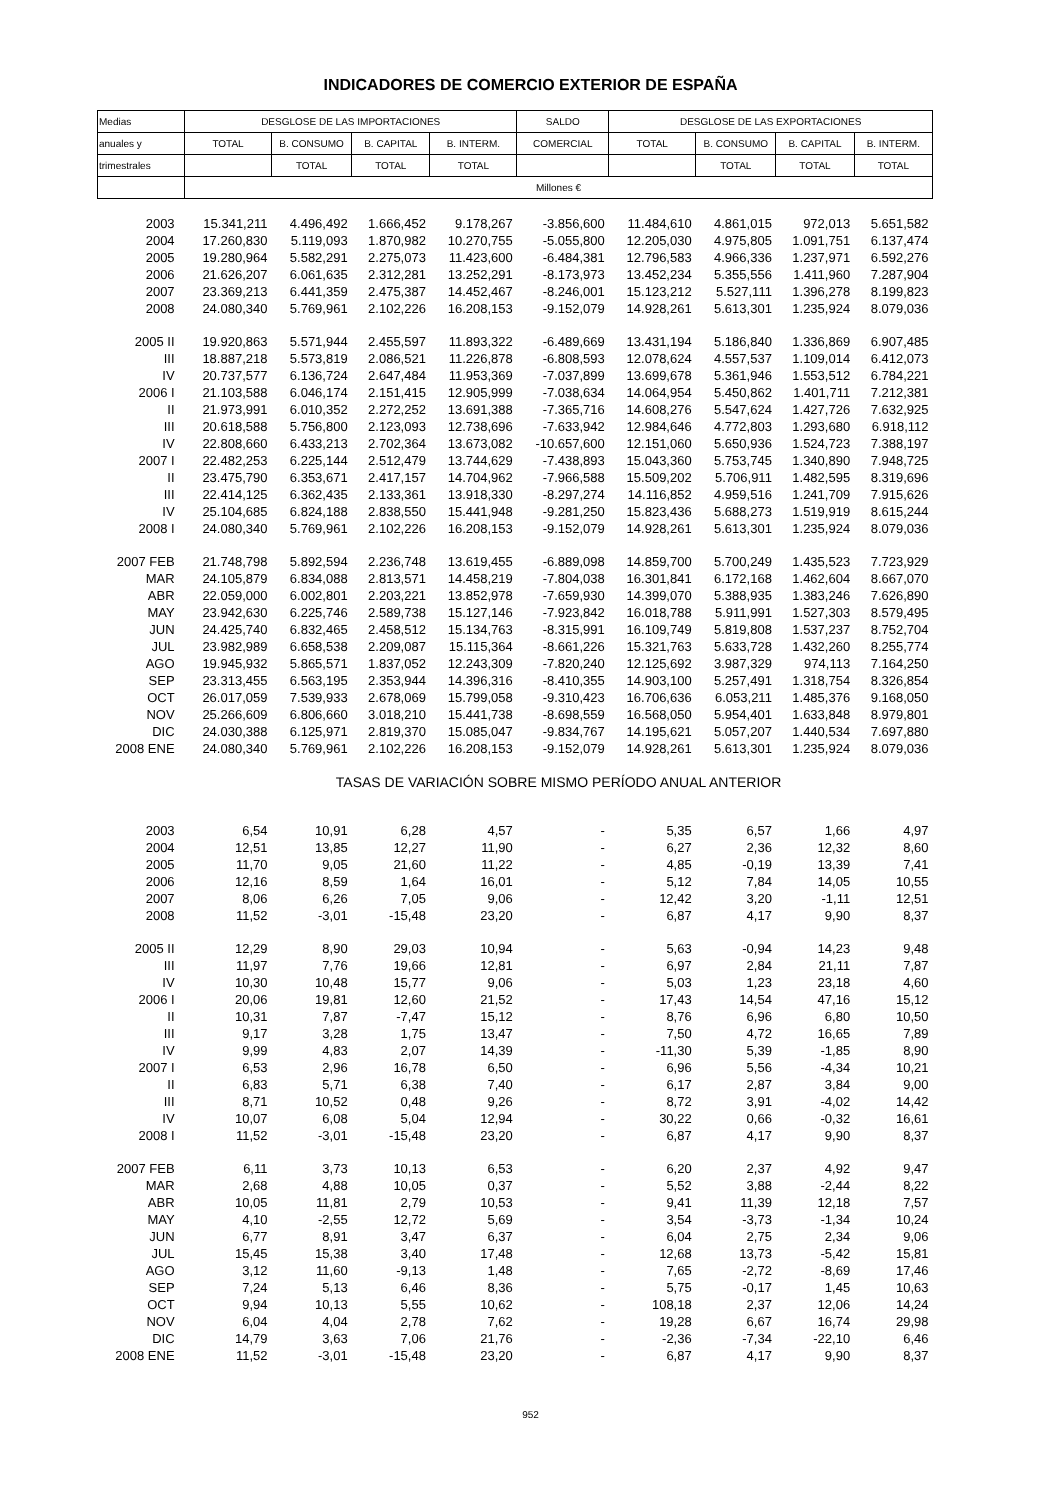INDICADORES DE COMERCIO EXTERIOR DE ESPAÑA
| Medias | DESGLOSE DE LAS IMPORTACIONES | | | | SALDO | DESGLOSE DE LAS EXPORTACIONES | | | |
| --- | --- | --- | --- | --- | --- | --- | --- | --- | --- |
| anuales y | TOTAL | B. CONSUMO | B. CAPITAL | B. INTERM. | COMERCIAL | TOTAL | B. CONSUMO | B. CAPITAL | B. INTERM. |
| trimestrales | | TOTAL | TOTAL | TOTAL | | | TOTAL | TOTAL | TOTAL |
| | Millones € | | | | | | | | |
| 2003 | 15.341,211 | 4.496,492 | 1.666,452 | 9.178,267 | -3.856,600 | 11.484,610 | 4.861,015 | 972,013 | 5.651,582 |
| 2004 | 17.260,830 | 5.119,093 | 1.870,982 | 10.270,755 | -5.055,800 | 12.205,030 | 4.975,805 | 1.091,751 | 6.137,474 |
| 2005 | 19.280,964 | 5.582,291 | 2.275,073 | 11.423,600 | -6.484,381 | 12.796,583 | 4.966,336 | 1.237,971 | 6.592,276 |
| 2006 | 21.626,207 | 6.061,635 | 2.312,281 | 13.252,291 | -8.173,973 | 13.452,234 | 5.355,556 | 1.411,960 | 7.287,904 |
| 2007 | 23.369,213 | 6.441,359 | 2.475,387 | 14.452,467 | -8.246,001 | 15.123,212 | 5.527,111 | 1.396,278 | 8.199,823 |
| 2008 | 24.080,340 | 5.769,961 | 2.102,226 | 16.208,153 | -9.152,079 | 14.928,261 | 5.613,301 | 1.235,924 | 8.079,036 |
| 2005 II | 19.920,863 | 5.571,944 | 2.455,597 | 11.893,322 | -6.489,669 | 13.431,194 | 5.186,840 | 1.336,869 | 6.907,485 |
| III | 18.887,218 | 5.573,819 | 2.086,521 | 11.226,878 | -6.808,593 | 12.078,624 | 4.557,537 | 1.109,014 | 6.412,073 |
| IV | 20.737,577 | 6.136,724 | 2.647,484 | 11.953,369 | -7.037,899 | 13.699,678 | 5.361,946 | 1.553,512 | 6.784,221 |
| 2006 I | 21.103,588 | 6.046,174 | 2.151,415 | 12.905,999 | -7.038,634 | 14.064,954 | 5.450,862 | 1.401,711 | 7.212,381 |
| II | 21.973,991 | 6.010,352 | 2.272,252 | 13.691,388 | -7.365,716 | 14.608,276 | 5.547,624 | 1.427,726 | 7.632,925 |
| III | 20.618,588 | 5.756,800 | 2.123,093 | 12.738,696 | -7.633,942 | 12.984,646 | 4.772,803 | 1.293,680 | 6.918,112 |
| IV | 22.808,660 | 6.433,213 | 2.702,364 | 13.673,082 | -10.657,600 | 12.151,060 | 5.650,936 | 1.524,723 | 7.388,197 |
| 2007 I | 22.482,253 | 6.225,144 | 2.512,479 | 13.744,629 | -7.438,893 | 15.043,360 | 5.753,745 | 1.340,890 | 7.948,725 |
| II | 23.475,790 | 6.353,671 | 2.417,157 | 14.704,962 | -7.966,588 | 15.509,202 | 5.706,911 | 1.482,595 | 8.319,696 |
| III | 22.414,125 | 6.362,435 | 2.133,361 | 13.918,330 | -8.297,274 | 14.116,852 | 4.959,516 | 1.241,709 | 7.915,626 |
| IV | 25.104,685 | 6.824,188 | 2.838,550 | 15.441,948 | -9.281,250 | 15.823,436 | 5.688,273 | 1.519,919 | 8.615,244 |
| 2008 I | 24.080,340 | 5.769,961 | 2.102,226 | 16.208,153 | -9.152,079 | 14.928,261 | 5.613,301 | 1.235,924 | 8.079,036 |
| 2007 FEB | 21.748,798 | 5.892,594 | 2.236,748 | 13.619,455 | -6.889,098 | 14.859,700 | 5.700,249 | 1.435,523 | 7.723,929 |
| MAR | 24.105,879 | 6.834,088 | 2.813,571 | 14.458,219 | -7.804,038 | 16.301,841 | 6.172,168 | 1.462,604 | 8.667,070 |
| ABR | 22.059,000 | 6.002,801 | 2.203,221 | 13.852,978 | -7.659,930 | 14.399,070 | 5.388,935 | 1.383,246 | 7.626,890 |
| MAY | 23.942,630 | 6.225,746 | 2.589,738 | 15.127,146 | -7.923,842 | 16.018,788 | 5.911,991 | 1.527,303 | 8.579,495 |
| JUN | 24.425,740 | 6.832,465 | 2.458,512 | 15.134,763 | -8.315,991 | 16.109,749 | 5.819,808 | 1.537,237 | 8.752,704 |
| JUL | 23.982,989 | 6.658,538 | 2.209,087 | 15.115,364 | -8.661,226 | 15.321,763 | 5.633,728 | 1.432,260 | 8.255,774 |
| AGO | 19.945,932 | 5.865,571 | 1.837,052 | 12.243,309 | -7.820,240 | 12.125,692 | 3.987,329 | 974,113 | 7.164,250 |
| SEP | 23.313,455 | 6.563,195 | 2.353,944 | 14.396,316 | -8.410,355 | 14.903,100 | 5.257,491 | 1.318,754 | 8.326,854 |
| OCT | 26.017,059 | 7.539,933 | 2.678,069 | 15.799,058 | -9.310,423 | 16.706,636 | 6.053,211 | 1.485,376 | 9.168,050 |
| NOV | 25.266,609 | 6.806,660 | 3.018,210 | 15.441,738 | -8.698,559 | 16.568,050 | 5.954,401 | 1.633,848 | 8.979,801 |
| DIC | 24.030,388 | 6.125,971 | 2.819,370 | 15.085,047 | -9.834,767 | 14.195,621 | 5.057,207 | 1.440,534 | 7.697,880 |
| 2008 ENE | 24.080,340 | 5.769,961 | 2.102,226 | 16.208,153 | -9.152,079 | 14.928,261 | 5.613,301 | 1.235,924 | 8.079,036 |
| | TASAS DE VARIACIÓN SOBRE MISMO PERÍODO ANUAL ANTERIOR | | | | | | | | |
| 2003 | 6,54 | 10,91 | 6,28 | 4,57 | - | 5,35 | 6,57 | 1,66 | 4,97 |
| 2004 | 12,51 | 13,85 | 12,27 | 11,90 | - | 6,27 | 2,36 | 12,32 | 8,60 |
| 2005 | 11,70 | 9,05 | 21,60 | 11,22 | - | 4,85 | -0,19 | 13,39 | 7,41 |
| 2006 | 12,16 | 8,59 | 1,64 | 16,01 | - | 5,12 | 7,84 | 14,05 | 10,55 |
| 2007 | 8,06 | 6,26 | 7,05 | 9,06 | - | 12,42 | 3,20 | -1,11 | 12,51 |
| 2008 | 11,52 | -3,01 | -15,48 | 23,20 | - | 6,87 | 4,17 | 9,90 | 8,37 |
| 2005 II | 12,29 | 8,90 | 29,03 | 10,94 | - | 5,63 | -0,94 | 14,23 | 9,48 |
| III | 11,97 | 7,76 | 19,66 | 12,81 | - | 6,97 | 2,84 | 21,11 | 7,87 |
| IV | 10,30 | 10,48 | 15,77 | 9,06 | - | 5,03 | 1,23 | 23,18 | 4,60 |
| 2006 I | 20,06 | 19,81 | 12,60 | 21,52 | - | 17,43 | 14,54 | 47,16 | 15,12 |
| II | 10,31 | 7,87 | -7,47 | 15,12 | - | 8,76 | 6,96 | 6,80 | 10,50 |
| III | 9,17 | 3,28 | 1,75 | 13,47 | - | 7,50 | 4,72 | 16,65 | 7,89 |
| IV | 9,99 | 4,83 | 2,07 | 14,39 | - | -11,30 | 5,39 | -1,85 | 8,90 |
| 2007 I | 6,53 | 2,96 | 16,78 | 6,50 | - | 6,96 | 5,56 | -4,34 | 10,21 |
| II | 6,83 | 5,71 | 6,38 | 7,40 | - | 6,17 | 2,87 | 3,84 | 9,00 |
| III | 8,71 | 10,52 | 0,48 | 9,26 | - | 8,72 | 3,91 | -4,02 | 14,42 |
| IV | 10,07 | 6,08 | 5,04 | 12,94 | - | 30,22 | 0,66 | -0,32 | 16,61 |
| 2008 I | 11,52 | -3,01 | -15,48 | 23,20 | - | 6,87 | 4,17 | 9,90 | 8,37 |
| 2007 FEB | 6,11 | 3,73 | 10,13 | 6,53 | - | 6,20 | 2,37 | 4,92 | 9,47 |
| MAR | 2,68 | 4,88 | 10,05 | 0,37 | - | 5,52 | 3,88 | -2,44 | 8,22 |
| ABR | 10,05 | 11,81 | 2,79 | 10,53 | - | 9,41 | 11,39 | 12,18 | 7,57 |
| MAY | 4,10 | -2,55 | 12,72 | 5,69 | - | 3,54 | -3,73 | -1,34 | 10,24 |
| JUN | 6,77 | 8,91 | 3,47 | 6,37 | - | 6,04 | 2,75 | 2,34 | 9,06 |
| JUL | 15,45 | 15,38 | 3,40 | 17,48 | - | 12,68 | 13,73 | -5,42 | 15,81 |
| AGO | 3,12 | 11,60 | -9,13 | 1,48 | - | 7,65 | -2,72 | -8,69 | 17,46 |
| SEP | 7,24 | 5,13 | 6,46 | 8,36 | - | 5,75 | -0,17 | 1,45 | 10,63 |
| OCT | 9,94 | 10,13 | 5,55 | 10,62 | - | 108,18 | 2,37 | 12,06 | 14,24 |
| NOV | 6,04 | 4,04 | 2,78 | 7,62 | - | 19,28 | 6,67 | 16,74 | 29,98 |
| DIC | 14,79 | 3,63 | 7,06 | 21,76 | - | -2,36 | -7,34 | -22,10 | 6,46 |
| 2008 ENE | 11,52 | -3,01 | -15,48 | 23,20 | - | 6,87 | 4,17 | 9,90 | 8,37 |
952